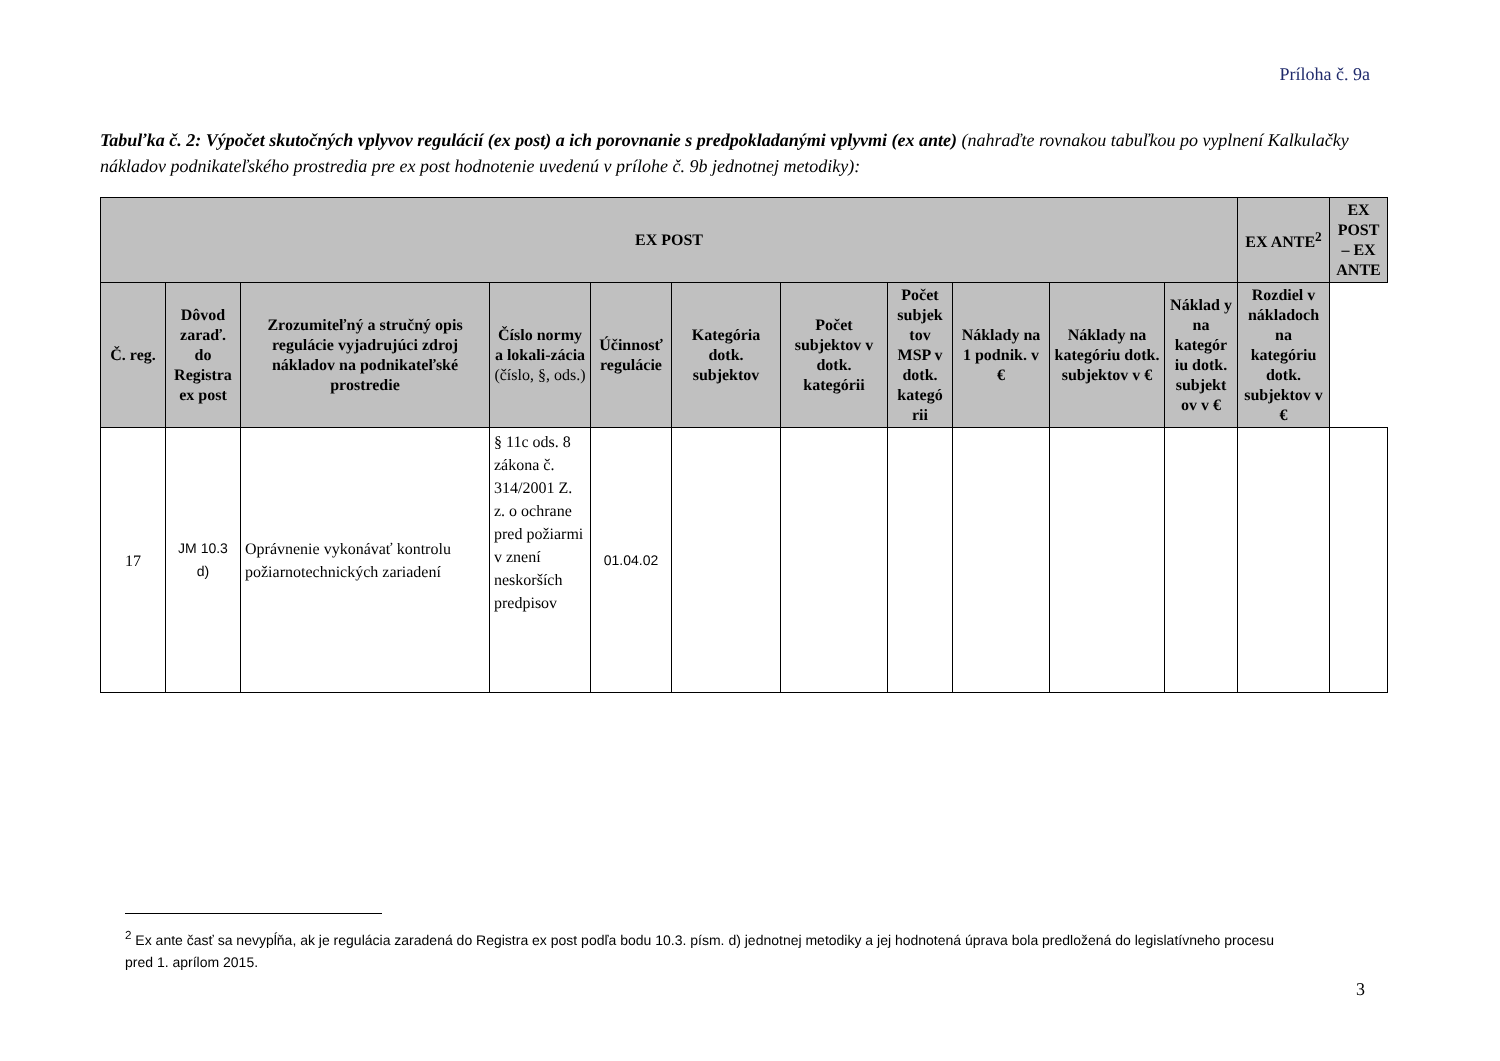Príloha č. 9a
Tabuľka č. 2: Výpočet skutočných vplyvov regulácií (ex post) a ich porovnanie s predpokladanými vplyvmi (ex ante) (nahraďte rovnakou tabuľkou po vyplnení Kalkulačky nákladov podnikateľského prostredia pre ex post hodnotenie uvedenú v prílohe č. 9b jednotnej metodiky):
| EX POST | | | | | | | | | | | EX ANTE<sup>2</sup> | EX POST – EX ANTE |
| --- | --- | --- | --- | --- | --- | --- | --- | --- | --- | --- | --- | --- |
| Č. reg. | Dôvod zaraď. do Registra ex post | Zrozumiteľný a stručný opis regulácie vyjadrujúci zdroj nákladov na podnikateľské prostredie | Číslo normy a lokali-zácia (číslo, §, ods.) | Účinnosť regulácie | Kategória dotk. subjektov | Počet subjektov v dotk. kategórii | Počet subjek tov MSP v dotk. kategó rii | Náklady na 1 podnik. v € | Náklady na kategóriu dotk. subjektov v € | Náklad y na kategór iu dotk. subjekt ov v € | Rozdiel v nákladoch na kategóriu dotk. subjektov v € | |
| 17 | JM 10.3 d) | Oprávnenie vykonávať kontrolu požiarnotechnických zariadení | § 11c ods. 8 zákona č. 314/2001 Z. z. o ochrane pred požiarmi v znení neskorších predpisov | 01.04.02 | | | | | | | | |
<sup>2</sup> Ex ante časť sa nevypĺňa, ak je regulácia zaradená do Registra ex post podľa bodu 10.3. písm. d) jednotnej metodiky a jej hodnotená úprava bola predložená do legislatívneho procesu pred 1. aprílom 2015.
3